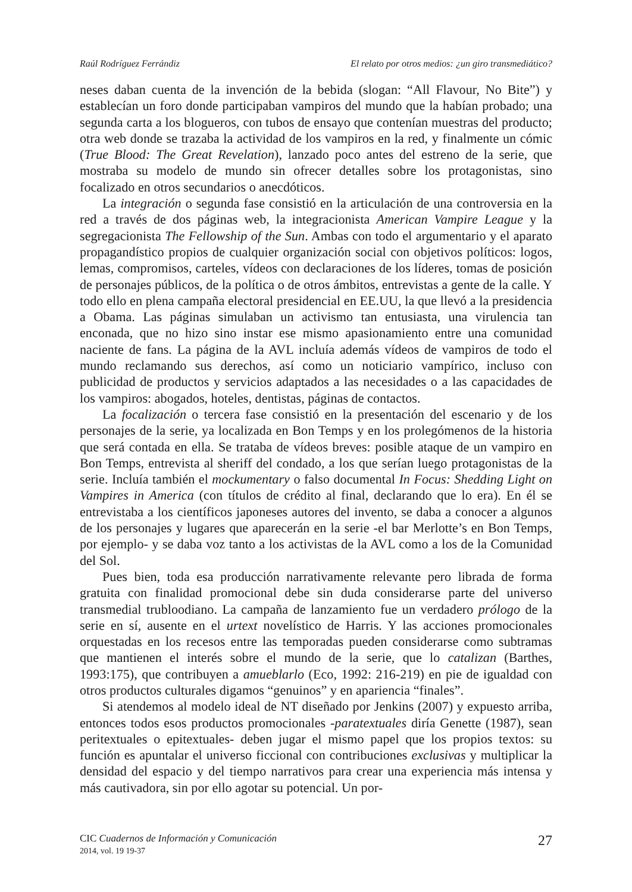Raúl Rodríguez Ferrándiz El relato por otros medios: ¿un giro transmediático?
neses daban cuenta de la invención de la bebida (slogan: “All Flavour, No Bite”) y establecían un foro donde participaban vampiros del mundo que la habían probado; una segunda carta a los blogueros, con tubos de ensayo que contenían muestras del producto; otra web donde se trazaba la actividad de los vampiros en la red, y finalmente un cómic (True Blood: The Great Revelation), lanzado poco antes del estreno de la serie, que mostraba su modelo de mundo sin ofrecer detalles sobre los protagonistas, sino focalizado en otros secundarios o anecdóticos.
La integración o segunda fase consistió en la articulación de una controversia en la red a través de dos páginas web, la integracionista American Vampire League y la segregacionista The Fellowship of the Sun. Ambas con todo el argumentario y el aparato propagandístico propios de cualquier organización social con objetivos políticos: logos, lemas, compromisos, carteles, vídeos con declaraciones de los líderes, tomas de posición de personajes públicos, de la política o de otros ámbitos, entrevistas a gente de la calle. Y todo ello en plena campaña electoral presidencial en EE.UU, la que llevó a la presidencia a Obama. Las páginas simulaban un activismo tan entusiasta, una virulencia tan enconada, que no hizo sino instar ese mismo apasionamiento entre una comunidad naciente de fans. La página de la AVL incluía además vídeos de vampiros de todo el mundo reclamando sus derechos, así como un noticiario vampírico, incluso con publicidad de productos y servicios adaptados a las necesidades o a las capacidades de los vampiros: abogados, hoteles, dentistas, páginas de contactos.
La focalización o tercera fase consistió en la presentación del escenario y de los personajes de la serie, ya localizada en Bon Temps y en los prolegómenos de la historia que será contada en ella. Se trataba de vídeos breves: posible ataque de un vampiro en Bon Temps, entrevista al sheriff del condado, a los que serían luego protagonistas de la serie. Incluía también el mockumentary o falso documental In Focus: Shedding Light on Vampires in America (con títulos de crédito al final, declarando que lo era). En él se entrevistaba a los científicos japoneses autores del invento, se daba a conocer a algunos de los personajes y lugares que aparecerán en la serie -el bar Merlotte’s en Bon Temps, por ejemplo- y se daba voz tanto a los activistas de la AVL como a los de la Comunidad del Sol.
Pues bien, toda esa producción narrativamente relevante pero librada de forma gratuita con finalidad promocional debe sin duda considerarse parte del universo transmedial trubloodiano. La campaña de lanzamiento fue un verdadero prólogo de la serie en sí, ausente en el urtext novelístico de Harris. Y las acciones promocionales orquestadas en los recesos entre las temporadas pueden considerarse como subtramas que mantienen el interés sobre el mundo de la serie, que lo catalizan (Barthes, 1993:175), que contribuyen a amueblarlo (Eco, 1992: 216-219) en pie de igualdad con otros productos culturales digamos “genuinos” y en apariencia “finales”.
Si atendemos al modelo ideal de NT diseñado por Jenkins (2007) y expuesto arriba, entonces todos esos productos promocionales -paratextuales diría Genette (1987), sean peritextuales o epitextuales- deben jugar el mismo papel que los propios textos: su función es apuntalar el universo ficcional con contribuciones exclusivas y multiplicar la densidad del espacio y del tiempo narrativos para crear una experiencia más intensa y más cautivadora, sin por ello agotar su potencial. Un por-
CIC Cuadernos de Información y Comunicación
2014, vol. 19 19-37
27